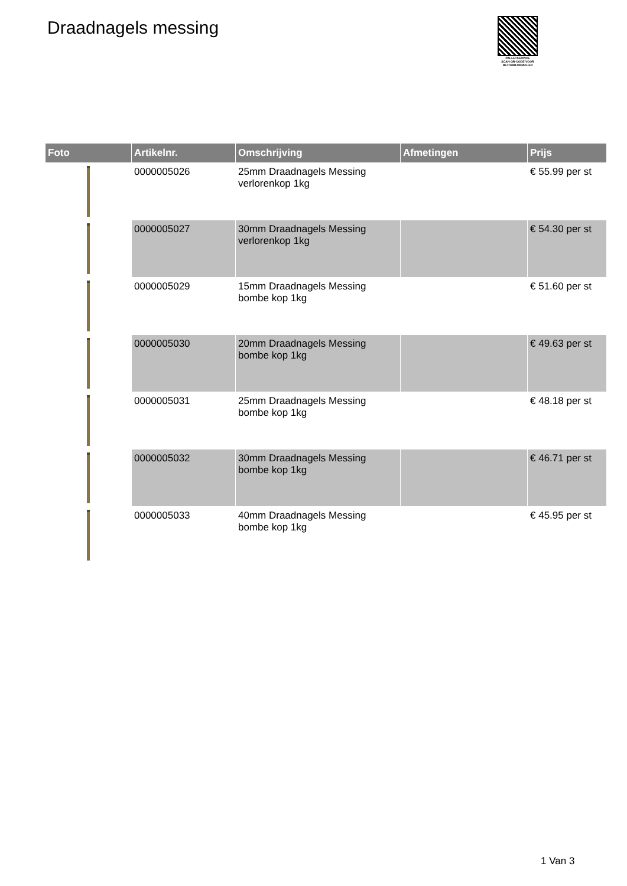Draadnagels messing
PALLETSERVICE
SCAN QR-CODE VOOR
RETOURFORMULIER
| Foto | Artikelnr. | Omschrijving | Afmetingen | Prijs |
| --- | --- | --- | --- | --- |
| | 0000005026 | 25mm Draadnagels Messing verlorenkop 1kg | | € 55.99 per st |
| | 0000005027 | 30mm Draadnagels Messing verlorenkop 1kg | | € 54.30 per st |
| | 0000005029 | 15mm Draadnagels Messing bombe kop 1kg | | € 51.60 per st |
| | 0000005030 | 20mm Draadnagels Messing bombe kop 1kg | | € 49.63 per st |
| | 0000005031 | 25mm Draadnagels Messing bombe kop 1kg | | € 48.18 per st |
| | 0000005032 | 30mm Draadnagels Messing bombe kop 1kg | | € 46.71 per st |
| | 0000005033 | 40mm Draadnagels Messing bombe kop 1kg | | € 45.95 per st |
1 Van 3